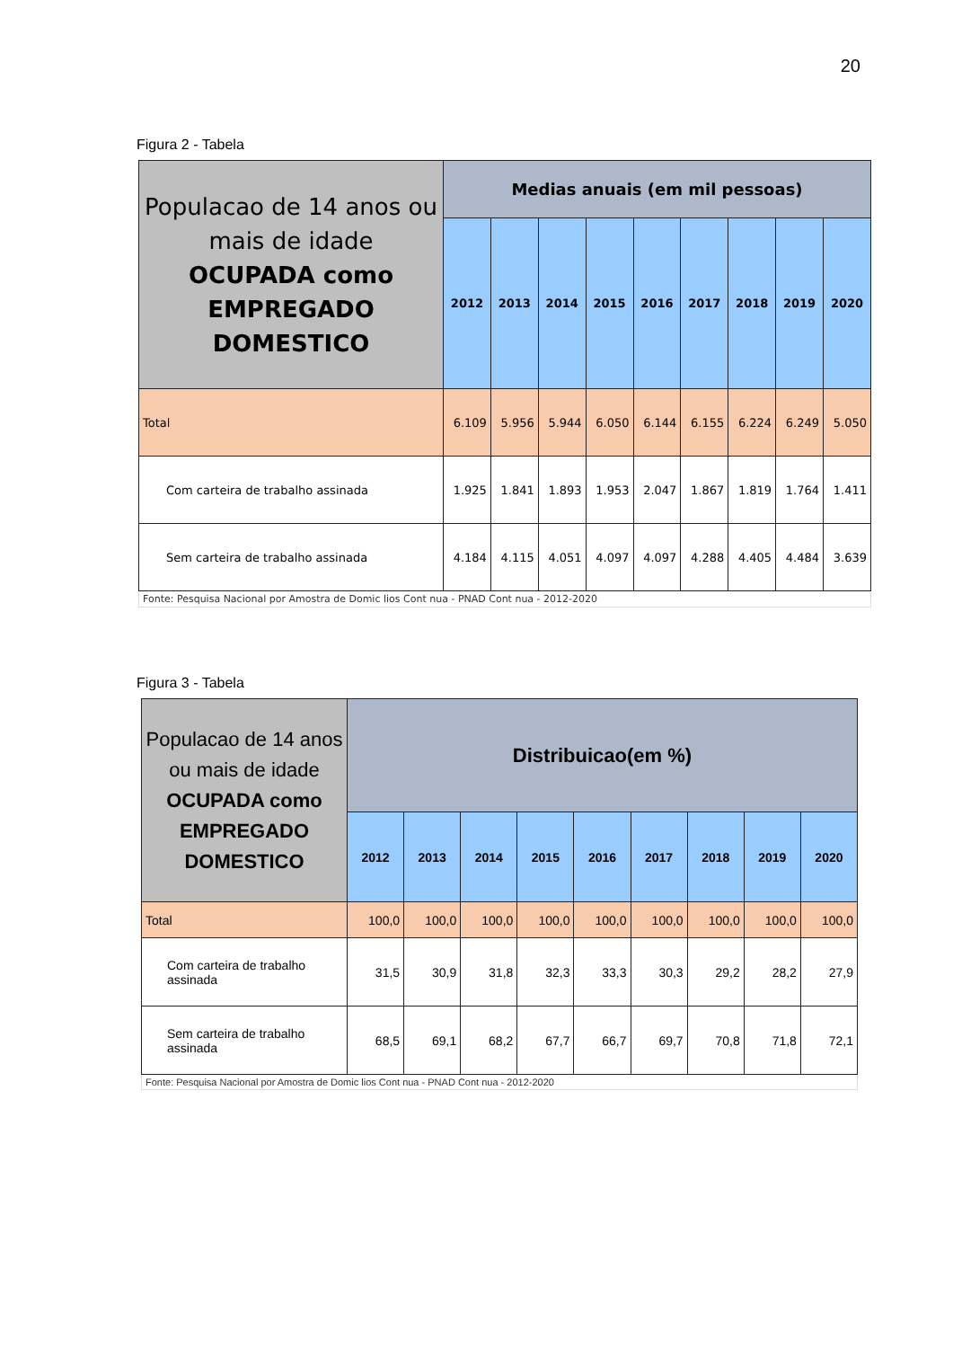20
Figura 2 - Tabela
| Populacao de 14 anos ou mais de idade OCUPADA como EMPREGADO DOMESTICO | Medias anuais (em mil pessoas) | | | | | | | | |
| --- | --- | --- | --- | --- | --- | --- | --- | --- | --- |
| | 2012 | 2013 | 2014 | 2015 | 2016 | 2017 | 2018 | 2019 | 2020 |
| Total | 6.109 | 5.956 | 5.944 | 6.050 | 6.144 | 6.155 | 6.224 | 6.249 | 5.050 |
| Com carteira de trabalho assinada | 1.925 | 1.841 | 1.893 | 1.953 | 2.047 | 1.867 | 1.819 | 1.764 | 1.411 |
| Sem carteira de trabalho assinada | 4.184 | 4.115 | 4.051 | 4.097 | 4.097 | 4.288 | 4.405 | 4.484 | 3.639 |
| Fonte: Pesquisa Nacional por Amostra de Domic lios Cont nua - PNAD Cont nua - 2012-2020 | | | | | | | | | |
Figura 3 - Tabela
| Populacao de 14 anos ou mais de idade OCUPADA como EMPREGADO DOMESTICO | Distribuicao(em %) | | | | | | | | |
| --- | --- | --- | --- | --- | --- | --- | --- | --- | --- |
| | 2012 | 2013 | 2014 | 2015 | 2016 | 2017 | 2018 | 2019 | 2020 |
| Total | 100,0 | 100,0 | 100,0 | 100,0 | 100,0 | 100,0 | 100,0 | 100,0 | 100,0 |
| Com carteira de trabalho assinada | 31,5 | 30,9 | 31,8 | 32,3 | 33,3 | 30,3 | 29,2 | 28,2 | 27,9 |
| Sem carteira de trabalho assinada | 68,5 | 69,1 | 68,2 | 67,7 | 66,7 | 69,7 | 70,8 | 71,8 | 72,1 |
| Fonte: Pesquisa Nacional por Amostra de Domic lios Cont nua - PNAD Cont nua - 2012-2020 | | | | | | | | | |